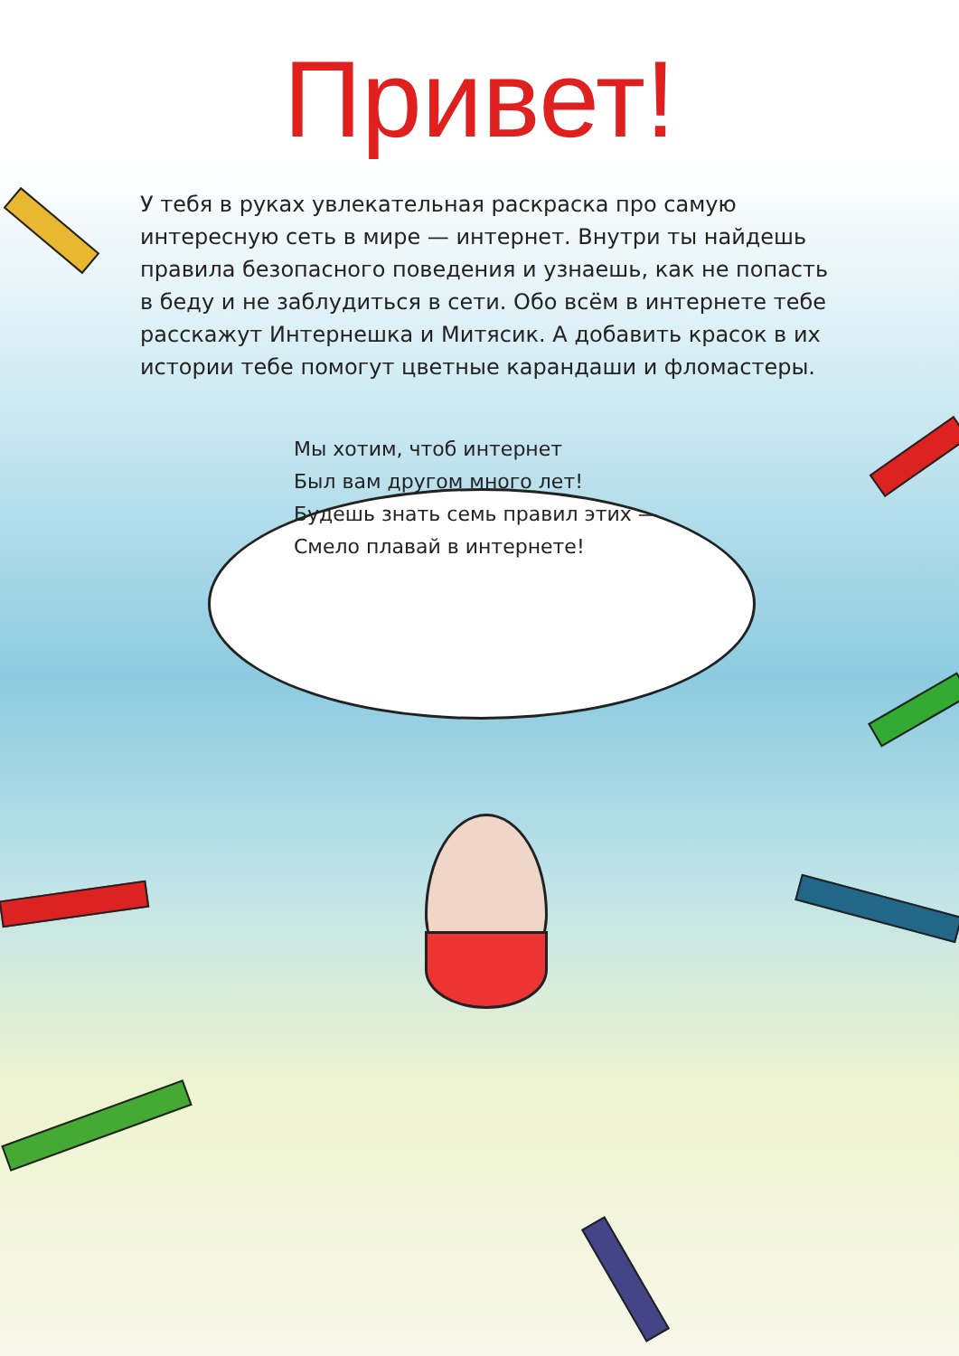Привет!
У тебя в руках увлекательная раскраска про самую интересную сеть в мире — интернет. Внутри ты найдешь правила безопасного поведения и узнаешь, как не попасть в беду и не заблудиться в сети. Обо всём в интернете тебе расскажут Интернешка и Митясик. А добавить красок в их истории тебе помогут цветные карандаши и фломастеры.
Мы хотим, чтоб интернет
Был вам другом много лет!
Будешь знать семь правил этих —
Смело плавай в интернете!